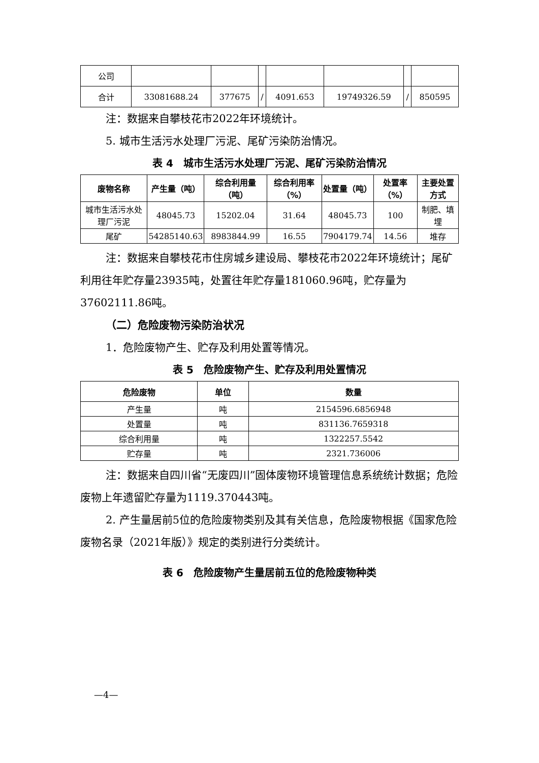| 公司 | | | | | | | |
| 合计 | 33081688.24 | 377675 | / | 4091.653 | 19749326.59 | / | 850595 |
注：数据来自攀枝花市2022年环境统计。
5. 城市生活污水处理厂污泥、尾矿污染防治情况。
表 4　城市生活污水处理厂污泥、尾矿污染防治情况
| 废物名称 | 产生量（吨） | 综合利用量（吨） | 综合利用率（%） | 处置量（吨） | 处置率（%） | 主要处置方式 |
| --- | --- | --- | --- | --- | --- | --- |
| 城市生活污水处理厂污泥 | 48045.73 | 15202.04 | 31.64 | 48045.73 | 100 | 制肥、填埋 |
| 尾矿 | 54285140.63 | 8983844.99 | 16.55 | 7904179.74 | 14.56 | 堆存 |
注：数据来自攀枝花市住房城乡建设局、攀枝花市2022年环境统计；尾矿利用往年贮存量23935吨，处置往年贮存量181060.96吨，贮存量为37602111.86吨。
（二）危险废物污染防治状况
1．危险废物产生、贮存及利用处置等情况。
表 5　危险废物产生、贮存及利用处置情况
| 危险废物 | 单位 | 数量 |
| --- | --- | --- |
| 产生量 | 吨 | 2154596.6856948 |
| 处置量 | 吨 | 831136.7659318 |
| 综合利用量 | 吨 | 1322257.5542 |
| 贮存量 | 吨 | 2321.736006 |
注：数据来自四川省“无废四川”固体废物环境管理信息系统统计数据；危险废物上年遗留贮存量为1119.370443吨。
2. 产生量居前5位的危险废物类别及其有关信息，危险废物根据《国家危险废物名录（2021年版）》规定的类别进行分类统计。
表 6　危险废物产生量居前五位的危险废物种类
—4—